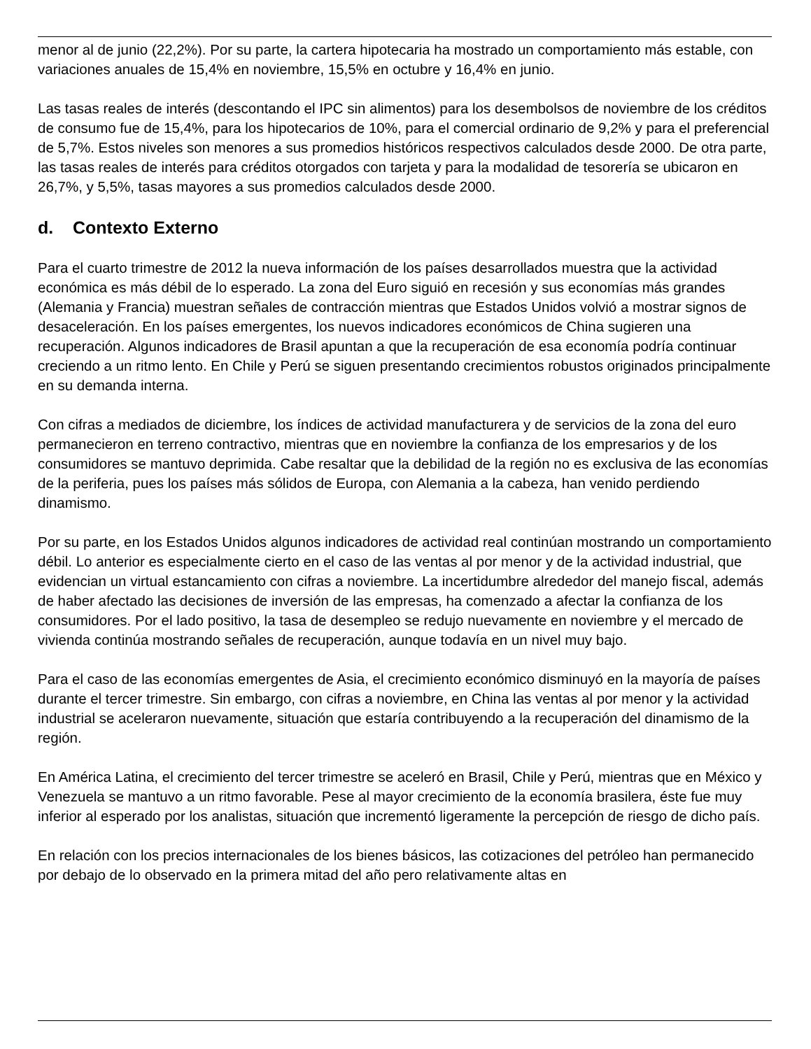menor al de junio (22,2%). Por su parte, la cartera hipotecaria ha mostrado un comportamiento más estable, con variaciones anuales de 15,4% en noviembre, 15,5% en octubre y 16,4% en junio.
Las tasas reales de interés (descontando el IPC sin alimentos) para los desembolsos de noviembre de los créditos de consumo fue de 15,4%, para los hipotecarios de 10%, para el comercial ordinario de 9,2% y para el preferencial de 5,7%. Estos niveles son menores a sus promedios históricos respectivos calculados desde 2000. De otra parte, las tasas reales de interés para créditos otorgados con tarjeta y para la modalidad de tesorería se ubicaron en 26,7%, y 5,5%, tasas mayores a sus promedios calculados desde 2000.
d. Contexto Externo
Para el cuarto trimestre de 2012 la nueva información de los países desarrollados muestra que la actividad económica es más débil de lo esperado. La zona del Euro siguió en recesión y sus economías más grandes (Alemania y Francia) muestran señales de contracción mientras que Estados Unidos volvió a mostrar signos de desaceleración. En los países emergentes, los nuevos indicadores económicos de China sugieren una recuperación. Algunos indicadores de Brasil apuntan a que la recuperación de esa economía podría continuar creciendo a un ritmo lento. En Chile y Perú se siguen presentando crecimientos robustos originados principalmente en su demanda interna.
Con cifras a mediados de diciembre, los índices de actividad manufacturera y de servicios de la zona del euro permanecieron en terreno contractivo, mientras que en noviembre la confianza de los empresarios y de los consumidores se mantuvo deprimida. Cabe resaltar que la debilidad de la región no es exclusiva de las economías de la periferia, pues los países más sólidos de Europa, con Alemania a la cabeza, han venido perdiendo dinamismo.
Por su parte, en los Estados Unidos algunos indicadores de actividad real continúan mostrando un comportamiento débil. Lo anterior es especialmente cierto en el caso de las ventas al por menor y de la actividad industrial, que evidencian un virtual estancamiento con cifras a noviembre. La incertidumbre alrededor del manejo fiscal, además de haber afectado las decisiones de inversión de las empresas, ha comenzado a afectar la confianza de los consumidores. Por el lado positivo, la tasa de desempleo se redujo nuevamente en noviembre y el mercado de vivienda continúa mostrando señales de recuperación, aunque todavía en un nivel muy bajo.
Para el caso de las economías emergentes de Asia, el crecimiento económico disminuyó en la mayoría de países durante el tercer trimestre. Sin embargo, con cifras a noviembre, en China las ventas al por menor y la actividad industrial se aceleraron nuevamente, situación que estaría contribuyendo a la recuperación del dinamismo de la región.
En América Latina, el crecimiento del tercer trimestre se aceleró en Brasil, Chile y Perú, mientras que en México y Venezuela se mantuvo a un ritmo favorable. Pese al mayor crecimiento de la economía brasilera, éste fue muy inferior al esperado por los analistas, situación que incrementó ligeramente la percepción de riesgo de dicho país.
En relación con los precios internacionales de los bienes básicos, las cotizaciones del petróleo han permanecido por debajo de lo observado en la primera mitad del año pero relativamente altas en